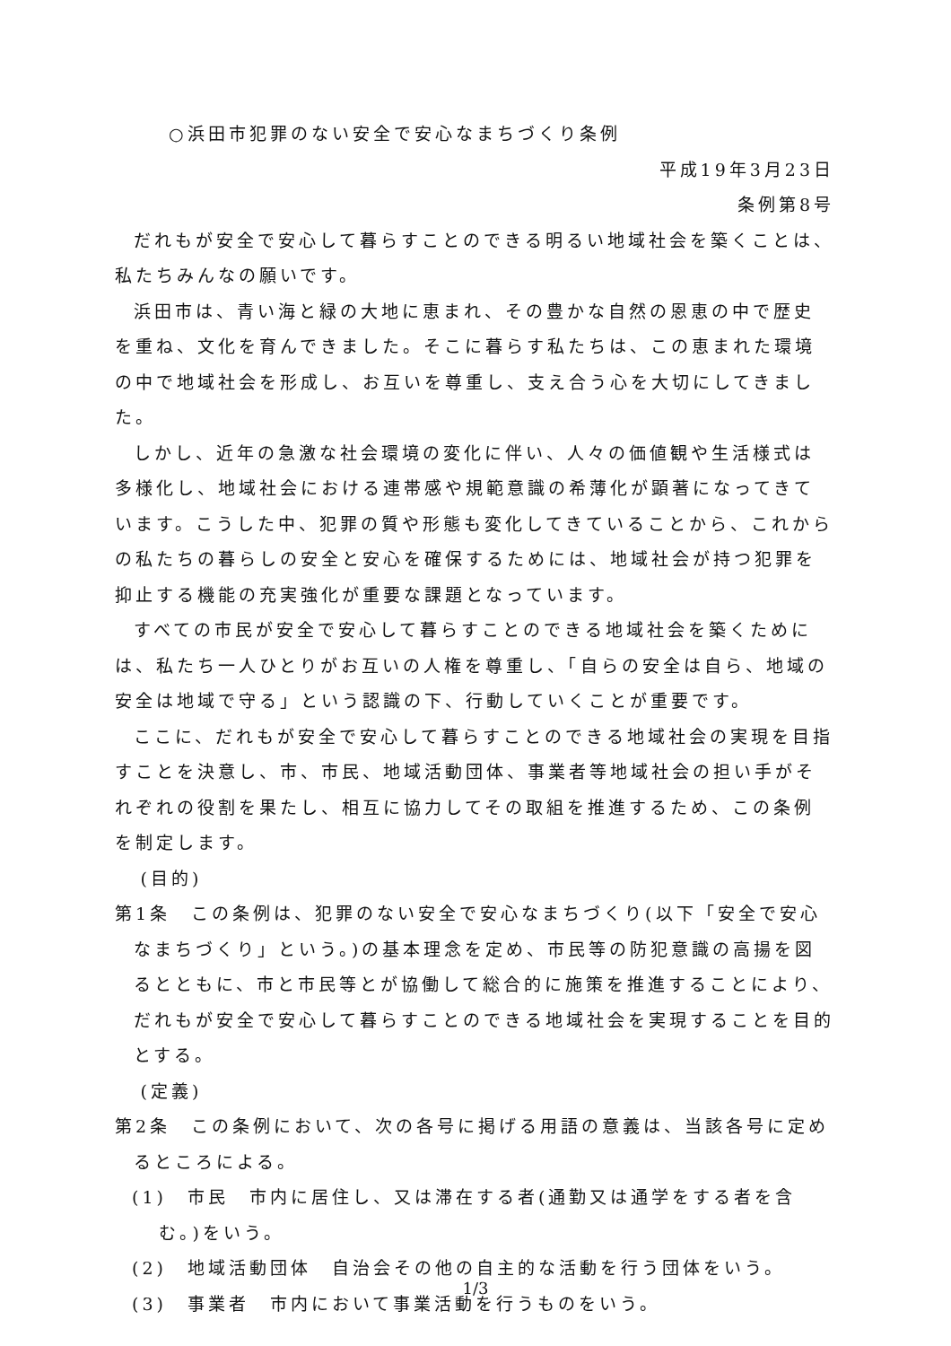○浜田市犯罪のない安全で安心なまちづくり条例
平成19年3月23日
条例第8号
だれもが安全で安心して暮らすことのできる明るい地域社会を築くことは、私たちみんなの願いです。
浜田市は、青い海と緑の大地に恵まれ、その豊かな自然の恩恵の中で歴史を重ね、文化を育んできました。そこに暮らす私たちは、この恵まれた環境の中で地域社会を形成し、お互いを尊重し、支え合う心を大切にしてきました。
しかし、近年の急激な社会環境の変化に伴い、人々の価値観や生活様式は多様化し、地域社会における連帯感や規範意識の希薄化が顕著になってきています。こうした中、犯罪の質や形態も変化してきていることから、これからの私たちの暮らしの安全と安心を確保するためには、地域社会が持つ犯罪を抑止する機能の充実強化が重要な課題となっています。
すべての市民が安全で安心して暮らすことのできる地域社会を築くためには、私たち一人ひとりがお互いの人権を尊重し、「自らの安全は自ら、地域の安全は地域で守る」という認識の下、行動していくことが重要です。
ここに、だれもが安全で安心して暮らすことのできる地域社会の実現を目指すことを決意し、市、市民、地域活動団体、事業者等地域社会の担い手がそれぞれの役割を果たし、相互に協力してその取組を推進するため、この条例を制定します。
(目的)
第1条　この条例は、犯罪のない安全で安心なまちづくり(以下「安全で安心なまちづくり」という。)の基本理念を定め、市民等の防犯意識の高揚を図るとともに、市と市民等とが協働して総合的に施策を推進することにより、だれもが安全で安心して暮らすことのできる地域社会を実現することを目的とする。
(定義)
第2条　この条例において、次の各号に掲げる用語の意義は、当該各号に定めるところによる。
(1)　市民　市内に居住し、又は滞在する者(通勤又は通学をする者を含む。)をいう。
(2)　地域活動団体　自治会その他の自主的な活動を行う団体をいう。
(3)　事業者　市内において事業活動を行うものをいう。
1/3